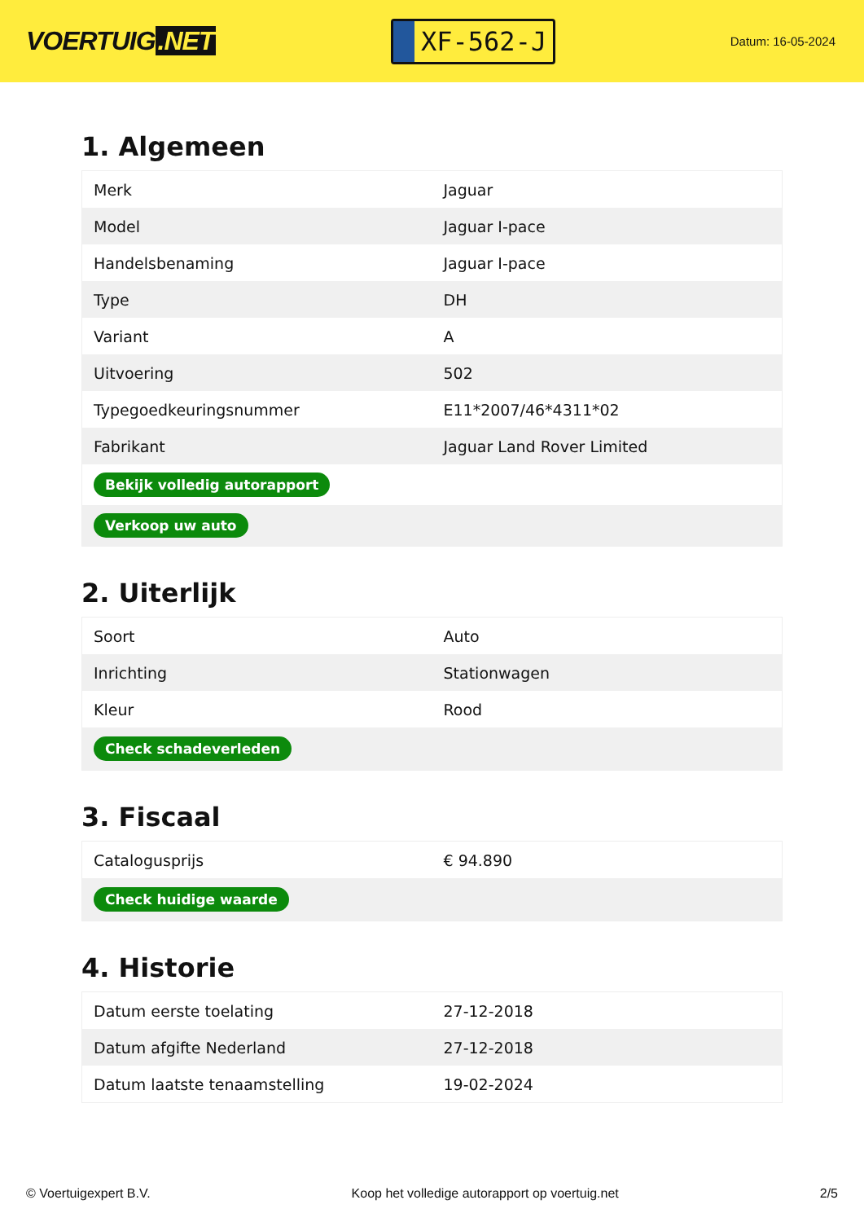VOERTUIG.NET
XF-562-J
Datum: 16-05-2024
1. Algemeen
| Merk | Jaguar |
| Model | Jaguar I-pace |
| Handelsbenaming | Jaguar I-pace |
| Type | DH |
| Variant | A |
| Uitvoering | 502 |
| Typegoedkeuringsnummer | E11*2007/46*4311*02 |
| Fabrikant | Jaguar Land Rover Limited |
| Bekijk volledig autorapport | |
| Verkoop uw auto | |
2. Uiterlijk
| Soort | Auto |
| Inrichting | Stationwagen |
| Kleur | Rood |
| Check schadeverleden | |
3. Fiscaal
| Catalogusprijs | € 94.890 |
| Check huidige waarde | |
4. Historie
| Datum eerste toelating | 27-12-2018 |
| Datum afgifte Nederland | 27-12-2018 |
| Datum laatste tenaamstelling | 19-02-2024 |
© Voertuigexpert B.V. Koop het volledige autorapport op voertuig.net 2/5